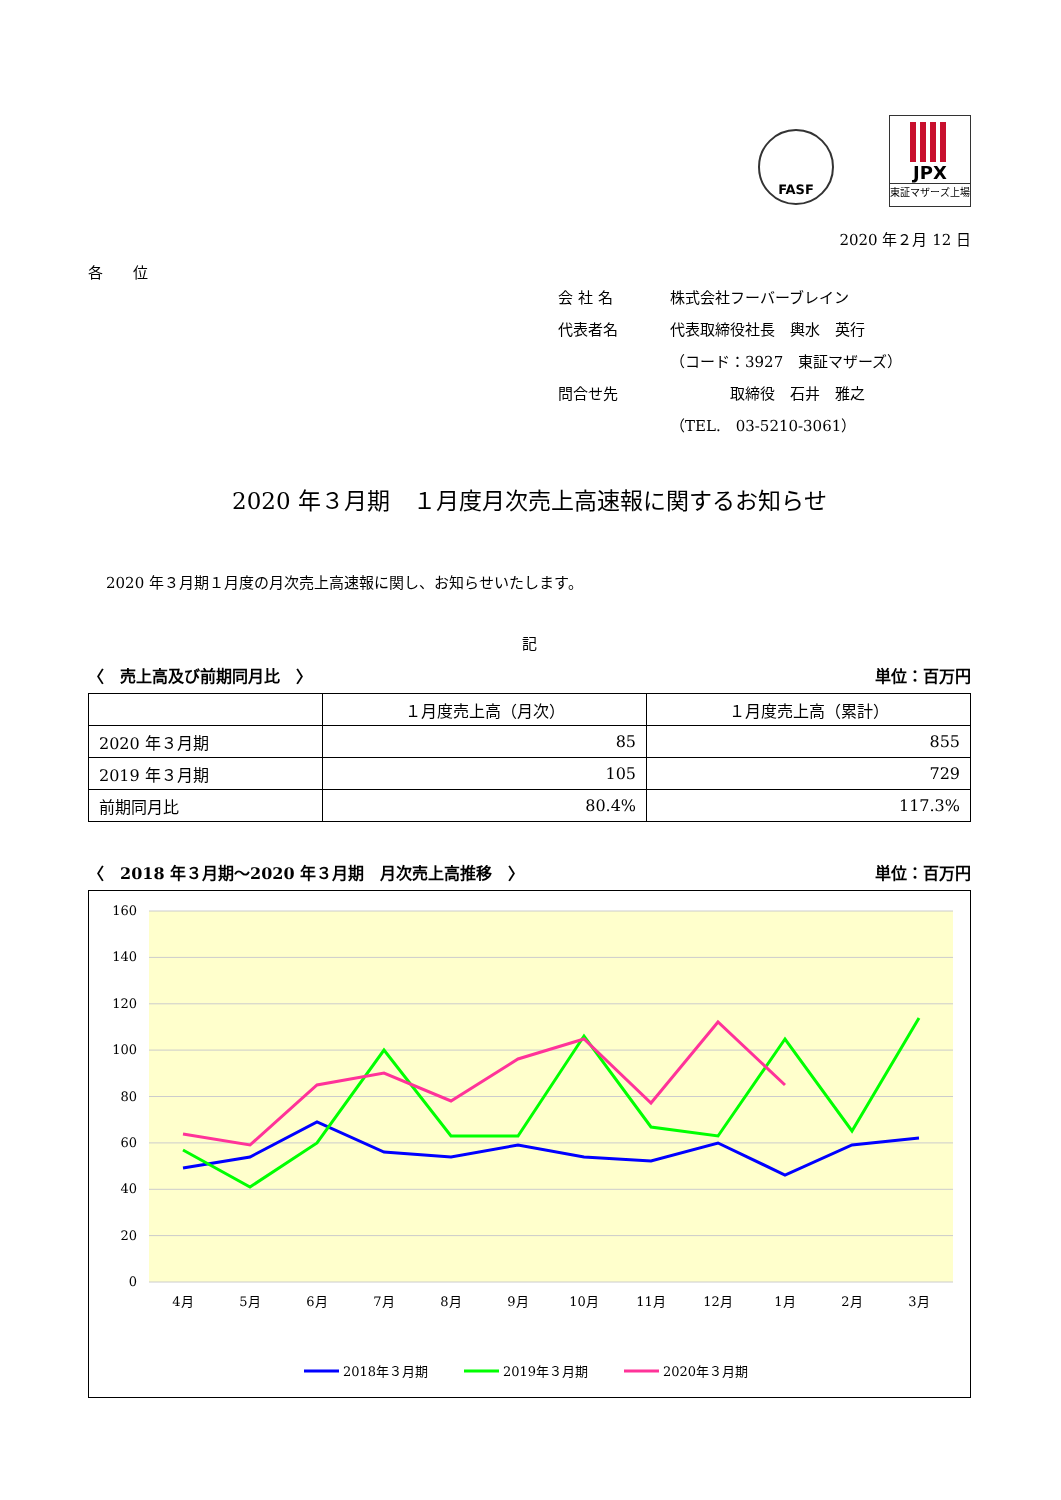FASF
JPX
東証マザーズ上場
2020 年２月 12 日
各　　位
会 社 名 株式会社フーバーブレイン
代表者名 代表取締役社長　輿水　英行
（コード：3927　東証マザーズ）
問合せ先　　　　取締役　石井　雅之
（TEL.　03-5210-3061）
2020 年３月期　１月度月次売上高速報に関するお知らせ
2020 年３月期１月度の月次売上高速報に関し、お知らせいたします。
記
〈　売上高及び前期同月比　〉 単位：百万円
| | １月度売上高（月次） | １月度売上高（累計） |
| --- | --- | --- |
| 2020 年３月期 | 85 | 855 |
| 2019 年３月期 | 105 | 729 |
| 前期同月比 | 80.4% | 117.3% |
〈　2018 年３月期～2020 年３月期　月次売上高推移　〉 単位：百万円
160
140
120
100
80
60
40
20
0
4月
5月
6月
7月
8月
9月
10月
11月
12月
1月
2月
3月
2018年３月期
2019年３月期
2020年３月期